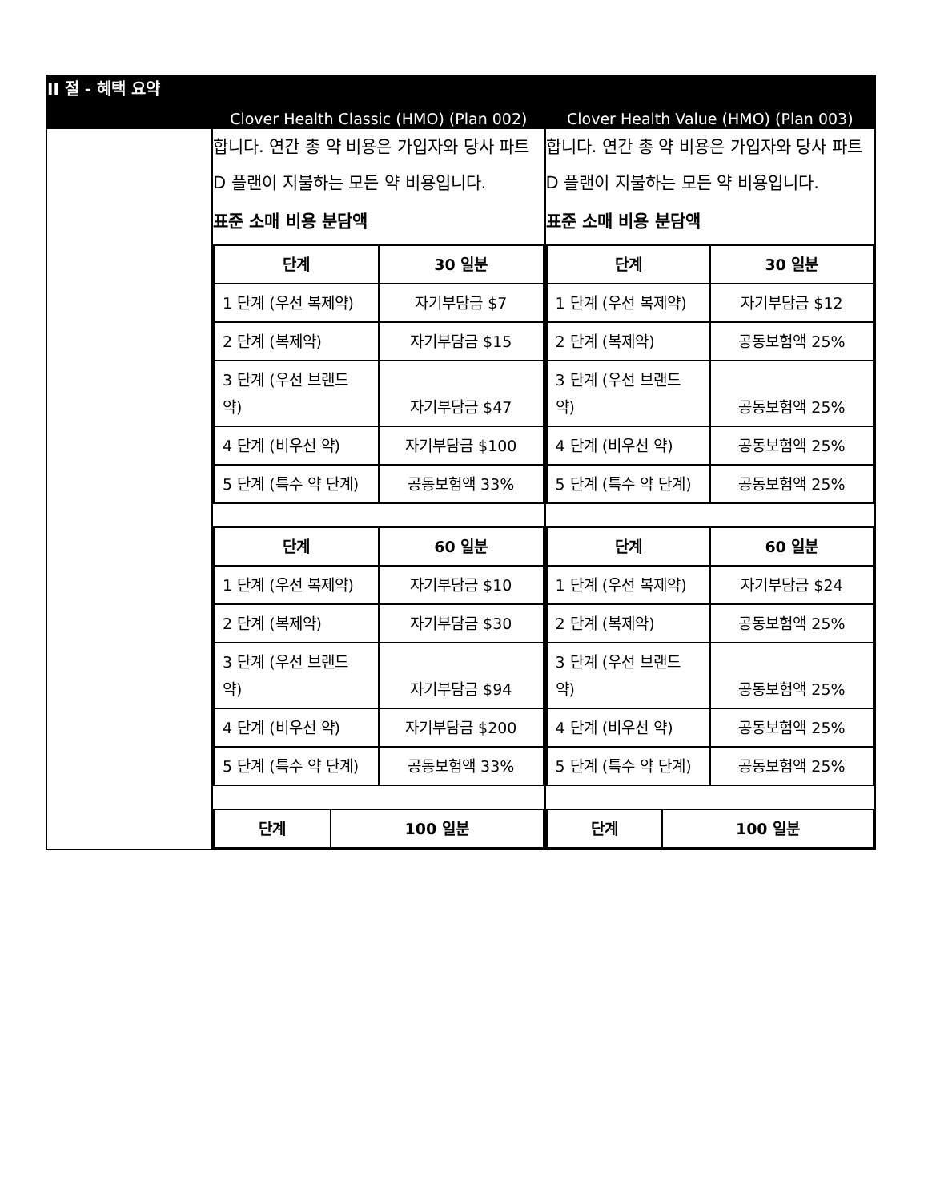| II 절 - 혜택 요약 | | |
| | Clover Health Classic (HMO) (Plan 002) | Clover Health Value (HMO) (Plan 003) |
| | 합니다. 연간 총 약 비용은 가입자와 당사 파트 D 플랜이 지불하는 모든 약 비용입니다. 표준 소매 비용 분담액 / 단계 / 30 일분 / / --- / --- / / 1 단계 (우선 복제약) / 자기부담금 $7 / / 2 단계 (복제약) / 자기부담금 $15 / / 3 단계 (우선 브랜드 약) / 자기부담금 $47 / / 4 단계 (비우선 약) / 자기부담금 $100 / / 5 단계 (특수 약 단계) / 공동보험액 33% / / 단계 / 60 일분 / / --- / --- / / 1 단계 (우선 복제약) / 자기부담금 $10 / / 2 단계 (복제약) / 자기부담금 $30 / / 3 단계 (우선 브랜드 약) / 자기부담금 $94 / / 4 단계 (비우선 약) / 자기부담금 $200 / / 5 단계 (특수 약 단계) / 공동보험액 33% / / 단계 / 100 일분 / / --- / --- / | 합니다. 연간 총 약 비용은 가입자와 당사 파트 D 플랜이 지불하는 모든 약 비용입니다. 표준 소매 비용 분담액 / 단계 / 30 일분 / / --- / --- / / 1 단계 (우선 복제약) / 자기부담금 $12 / / 2 단계 (복제약) / 공동보험액 25% / / 3 단계 (우선 브랜드 약) / 공동보험액 25% / / 4 단계 (비우선 약) / 공동보험액 25% / / 5 단계 (특수 약 단계) / 공동보험액 25% / / 단계 / 60 일분 / / --- / --- / / 1 단계 (우선 복제약) / 자기부담금 $24 / / 2 단계 (복제약) / 공동보험액 25% / / 3 단계 (우선 브랜드 약) / 공동보험액 25% / / 4 단계 (비우선 약) / 공동보험액 25% / / 5 단계 (특수 약 단계) / 공동보험액 25% / / 단계 / 100 일분 / / --- / --- / |